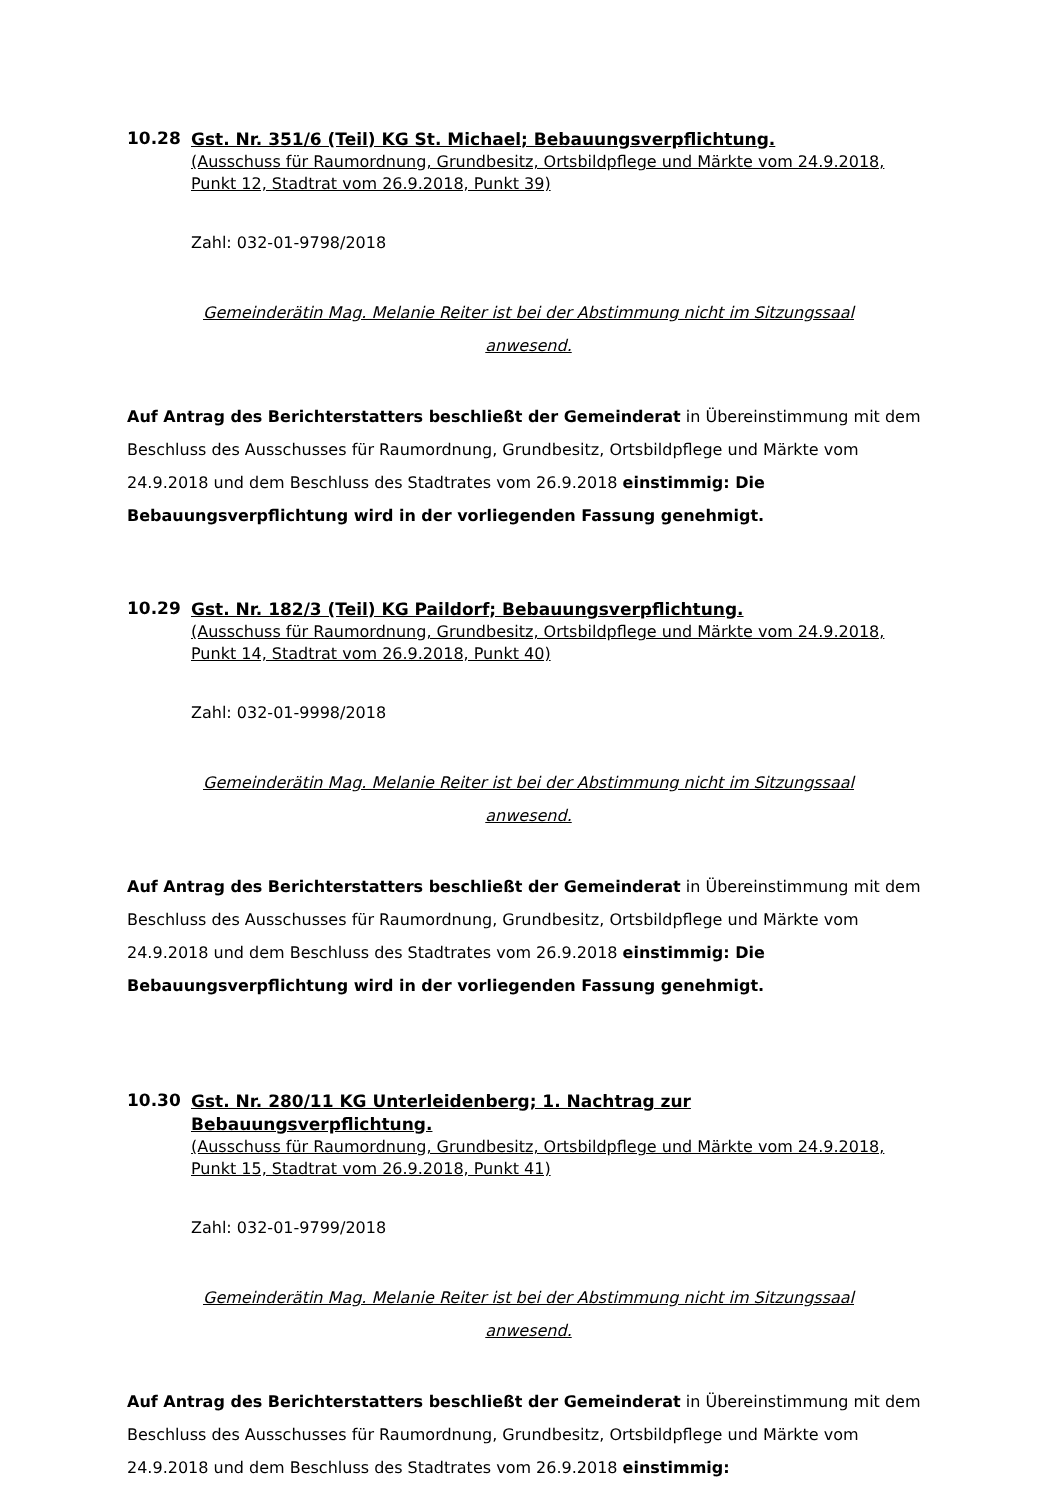10.28
Gst. Nr. 351/6 (Teil) KG St. Michael; Bebauungsverpflichtung.
(Ausschuss für Raumordnung, Grundbesitz, Ortsbildpflege und Märkte vom 24.9.2018, Punkt 12, Stadtrat vom 26.9.2018, Punkt 39)
Zahl: 032-01-9798/2018
Gemeinderätin Mag. Melanie Reiter ist bei der Abstimmung nicht im Sitzungssaal
anwesend.
Auf Antrag des Berichterstatters beschließt der Gemeinderat in Übereinstimmung mit dem Beschluss des Ausschusses für Raumordnung, Grundbesitz, Ortsbildpflege und Märkte vom 24.9.2018 und dem Beschluss des Stadtrates vom 26.9.2018 einstimmig: Die Bebauungsverpflichtung wird in der vorliegenden Fassung genehmigt.
10.29
Gst. Nr. 182/3 (Teil) KG Paildorf; Bebauungsverpflichtung.
(Ausschuss für Raumordnung, Grundbesitz, Ortsbildpflege und Märkte vom 24.9.2018, Punkt 14, Stadtrat vom 26.9.2018, Punkt 40)
Zahl: 032-01-9998/2018
Gemeinderätin Mag. Melanie Reiter ist bei der Abstimmung nicht im Sitzungssaal
anwesend.
Auf Antrag des Berichterstatters beschließt der Gemeinderat in Übereinstimmung mit dem Beschluss des Ausschusses für Raumordnung, Grundbesitz, Ortsbildpflege und Märkte vom 24.9.2018 und dem Beschluss des Stadtrates vom 26.9.2018 einstimmig: Die Bebauungsverpflichtung wird in der vorliegenden Fassung genehmigt.
10.30
Gst. Nr. 280/11 KG Unterleidenberg; 1. Nachtrag zur Bebauungsverpflichtung.
(Ausschuss für Raumordnung, Grundbesitz, Ortsbildpflege und Märkte vom 24.9.2018, Punkt 15, Stadtrat vom 26.9.2018, Punkt 41)
Zahl: 032-01-9799/2018
Gemeinderätin Mag. Melanie Reiter ist bei der Abstimmung nicht im Sitzungssaal
anwesend.
Auf Antrag des Berichterstatters beschließt der Gemeinderat in Übereinstimmung mit dem Beschluss des Ausschusses für Raumordnung, Grundbesitz, Ortsbildpflege und Märkte vom 24.9.2018 und dem Beschluss des Stadtrates vom 26.9.2018 einstimmig: